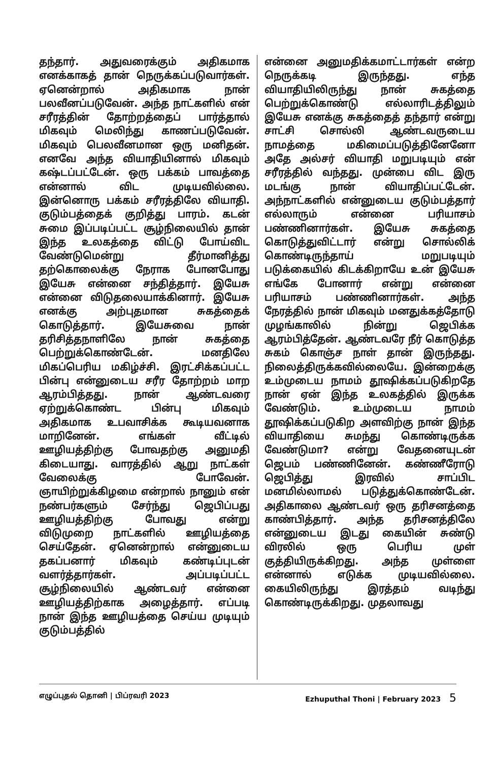தந்தார். அதுவரைக்கும் அதிகமாக எனக்காகத் தான் நெருக்கப்படுவார்கள். ஏனென்றால் அதிகமாக நான் பலவீனப்படுவேன். அந்த நாட்களில் என் சரீரத்தின் தோற்றத்தைப் பார்த்தால் மிகவும் மெலிந்து காணப்படுவேன். மிகவும் பெலவீனமான ஒரு மனிதன். எனவே அந்த வியாதியினால் மிகவும் கஷ்டப்பட்டேன். ஒரு பக்கம் பாவத்தை என்னால் விட முடியவில்லை. இன்னொரு பக்கம் சரீரத்திலே வியாதி. குடும்பத்தைக் குறித்து பாரம். கடன் சுமை இப்படிப்பட்ட சூழ்நிலையில் தான் இந்த உலகத்தை விட்டு போய்விட வேண்டுமென்று தீர்மானித்து தற்கொலைக்கு நேராக போனபோது இயேசு என்னை சந்தித்தார். இயேசு என்னை விடுதலையாக்கினார். இயேசு எனக்கு அற்புதமான சுகத்தைக் கொடுத்தார். இயேசுவை நான் தரிசித்தநாளிலே நான் சுகத்தை பெற்றுக்கொண்டேன். மனதிலே மிகப்பெரிய மகிழ்ச்சி. இரட்சிக்கப்பட்ட பின்பு என்னுடைய சரீர தோற்றம் மாற ஆரம்பித்தது. நான் ஆண்டவரை ஏற்றுக்கொண்ட பின்பு மிகவும் அதிகமாக உபவாசிக்க கூடியவனாக மாறினேன். எங்கள் வீட்டில் ஊழியத்திற்கு போவதற்கு அனுமதி கிடையாது. வாரத்தில் ஆறு நாட்கள் வேலைக்கு போவேன். ஞாயிற்றுக்கிழமை என்றால் நானும் என் நண்பர்களும் சேர்ந்து ஜெபிப்பது ஊழியத்திற்கு போவது என்று விடுமுறை நாட்களில் ஊழியத்தை செய்தேன். ஏனென்றால் என்னுடைய தகப்பனார் மிகவும் கண்டிப்புடன் வளர்த்தார்கள். அப்படிப்பட்ட சூழ்நிலையில் ஆண்டவர் என்னை ஊழியத்திற்காக அழைத்தார். எப்படி நான் இந்த ஊழியத்தை செய்ய முடியும் குடும்பத்தில்
என்னை அனுமதிக்கமாட்டார்கள் என்ற நெருக்கடி இருந்தது. எந்த வியாதியிலிருந்து நான் சுகத்தை பெற்றுக்கொண்டு எல்லாரிடத்திலும் இயேசு எனக்கு சுகத்தைத் தந்தார் என்று சாட்சி சொல்லி ஆண்டவருடைய நாமத்தை மகிமைப்படுத்தினேனோ அதே அல்சர் வியாதி மறுபடியும் என் சரீரத்தில் வந்தது. முன்பை விட இரு மடங்கு நான் வியாதிப்பட்டேன். அந்நாட்களில் என்னுடைய குடும்பத்தார் எல்லாரும் என்னை பரியாசம் பண்ணினார்கள். இயேசு சுகத்தை கொடுத்துவிட்டார் என்று சொல்லிக் கொண்டிருந்தாய் மறுபடியும் படுக்கையில் கிடக்கிறாயே உன் இயேசு எங்கே போனார் என்று என்னை பரியாசம் பண்ணினார்கள். அந்த நேரத்தில் நான் மிகவும் மனதுக்கத்தோடு முழங்காலில் நின்று ஜெபிக்க ஆரம்பித்தேன். ஆண்டவரே நீர் கொடுத்த சுகம் கொஞ்ச நாள் தான் இருந்தது. நிலைத்திருக்கவில்லையே. இன்றைக்கு உம்முடைய நாமம் தூஷிக்கப்படுகிறதே நான் ஏன் இந்த உலகத்தில் இருக்க வேண்டும். உம்முடைய நாமம் தூஷிக்கப்படுகிற அளவிற்கு நான் இந்த வியாதியை சுமந்து கொண்டிருக்க வேண்டுமா? என்று வேதனையுடன் ஜெபம் பண்ணினேன். கண்ணீரோடு ஜெபித்து இரவில் சாப்பிட மனமில்லாமல் படுத்துக்கொண்டேன். அதிகாலை ஆண்டவர் ஒரு தரிசனத்தை காண்பித்தார். அந்த தரிசனத்திலே என்னுடைய இடது கையின் சுண்டு விரலில் ஒரு பெரிய முள் குத்தியிருக்கிறது. அந்த முள்ளை என்னால் எடுக்க முடியவில்லை. கையிலிருந்து இரத்தம் வடிந்து கொண்டிருக்கிறது. முதலாவது
எழுப்புதல் தொனி | பிப்ரவரி 2023 Ezhuputhal Thoni | February 2023 5